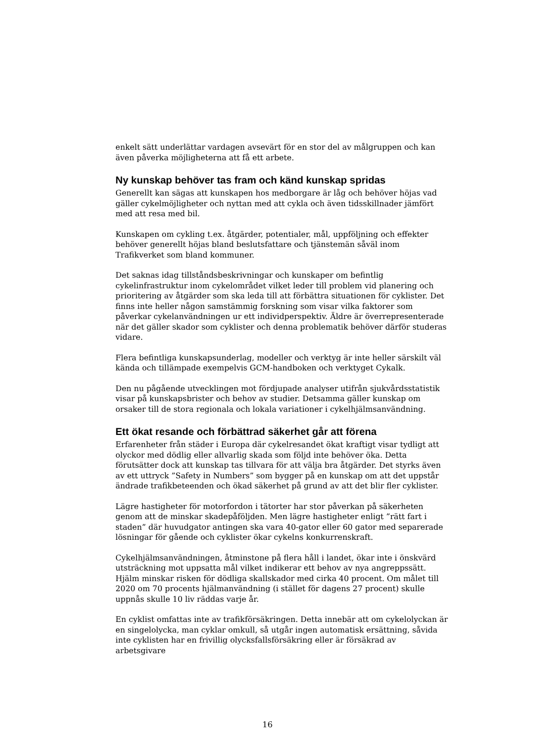enkelt sätt underlättar vardagen avsevärt för en stor del av målgruppen och kan även påverka möjligheterna att få ett arbete.
Ny kunskap behöver tas fram och känd kunskap spridas
Generellt kan sägas att kunskapen hos medborgare är låg och behöver höjas vad gäller cykelmöjligheter och nyttan med att cykla och även tidsskillnader jämfört med att resa med bil.
Kunskapen om cykling t.ex. åtgärder, potentialer, mål, uppföljning och effekter behöver generellt höjas bland beslutsfattare och tjänstemän såväl inom Trafikverket som bland kommuner.
Det saknas idag tillståndsbeskrivningar och kunskaper om befintlig cykelinfrastruktur inom cykelområdet vilket leder till problem vid planering och prioritering av åtgärder som ska leda till att förbättra situationen för cyklister. Det finns inte heller någon samstämmig forskning som visar vilka faktorer som påverkar cykelanvändningen ur ett individperspektiv. Äldre är överrepresenterade när det gäller skador som cyklister och denna problematik behöver därför studeras vidare.
Flera befintliga kunskapsunderlag, modeller och verktyg är inte heller särskilt väl kända och tillämpade exempelvis GCM-handboken och verktyget Cykalk.
Den nu pågående utvecklingen mot fördjupade analyser utifrån sjukvårdsstatistik visar på kunskapsbrister och behov av studier. Detsamma gäller kunskap om orsaker till de stora regionala och lokala variationer i cykelhjälmsanvändning.
Ett ökat resande och förbättrad säkerhet går att förena
Erfarenheter från städer i Europa där cykelresandet ökat kraftigt visar tydligt att olyckor med dödlig eller allvarlig skada som följd inte behöver öka. Detta förutsätter dock att kunskap tas tillvara för att välja bra åtgärder. Det styrks även av ett uttryck ”Safety in Numbers” som bygger på en kunskap om att det uppstår ändrade trafikbeteenden och ökad säkerhet på grund av att det blir fler cyklister.
Lägre hastigheter för motorfordon i tätorter har stor påverkan på säkerheten genom att de minskar skadepåföljden. Men lägre hastigheter enligt ”rätt fart i staden” där huvudgator antingen ska vara 40-gator eller 60 gator med separerade lösningar för gående och cyklister ökar cykelns konkurrenskraft.
Cykelhjälmsanvändningen, åtminstone på flera håll i landet, ökar inte i önskvärd utsträckning mot uppsatta mål vilket indikerar ett behov av nya angreppssätt. Hjälm minskar risken för dödliga skallskador med cirka 40 procent. Om målet till 2020 om 70 procents hjälmanvändning (i stället för dagens 27 procent) skulle uppnås skulle 10 liv räddas varje år.
En cyklist omfattas inte av trafikförsäkringen. Detta innebär att om cykelolyckan är en singelolycka, man cyklar omkull, så utgår ingen automatisk ersättning, såvida inte cyklisten har en frivillig olycksfallsförsäkring eller är försäkrad av arbetsgivare
16